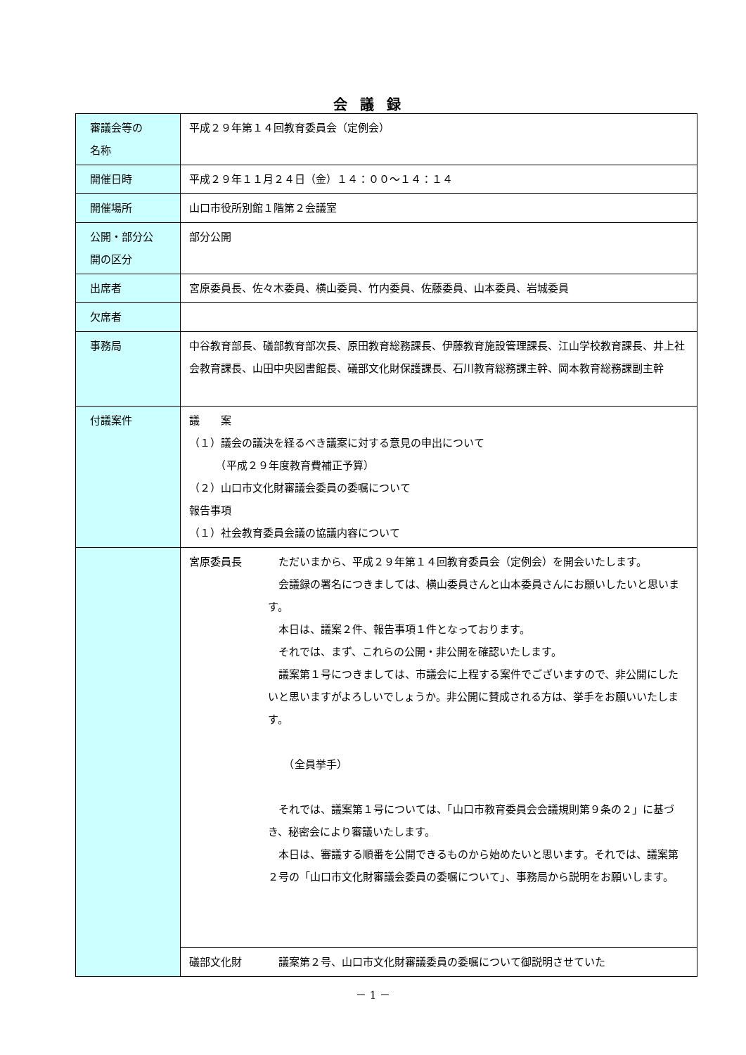会議録
| 審議会等の 名称 | 平成２９年第１４回教育委員会（定例会） |
| 開催日時 | 平成２９年１１月２４日（金）１４：００～１４：１４ |
| 開催場所 | 山口市役所別館１階第２会議室 |
| 公開・部分公 開の区分 | 部分公開 |
| 出席者 | 宮原委員長、佐々木委員、横山委員、竹内委員、佐藤委員、山本委員、岩城委員 |
| 欠席者 | |
| 事務局 | 中谷教育部長、礒部教育部次長、原田教育総務課長、伊藤教育施設管理課長、江山学校教育課長、井上社会教育課長、山田中央図書館長、礒部文化財保護課長、石川教育総務課主幹、岡本教育総務課副主幹 |
| 付議案件 | 議 案 （１）議会の議決を経るべき議案に対する意見の申出について （平成２９年度教育費補正予算） （２）山口市文化財審議会委員の委嘱について 報告事項 （１）社会教育委員会議の協議内容について |
| | 宮原委員長 ただいまから、平成２９年第１４回教育委員会（定例会）を開会いたします。 会議録の署名につきましては、横山委員さんと山本委員さんにお願いしたいと思います。 本日は、議案２件、報告事項１件となっております。 それでは、まず、これらの公開・非公開を確認いたします。 議案第１号につきましては、市議会に上程する案件でございますので、非公開にしたいと思いますがよろしいでしょうか。非公開に賛成される方は、挙手をお願いいたします。 （全員挙手） それでは、議案第１号については、「山口市教育委員会会議規則第９条の２」に基づき、秘密会により審議いたします。 本日は、審議する順番を公開できるものから始めたいと思います。それでは、議案第２号の「山口市文化財審議会委員の委嘱について」、事務局から説明をお願いします。 |
| | 礒部文化財 議案第２号、山口市文化財審議委員の委嘱について御説明させていた |
－ 1 －